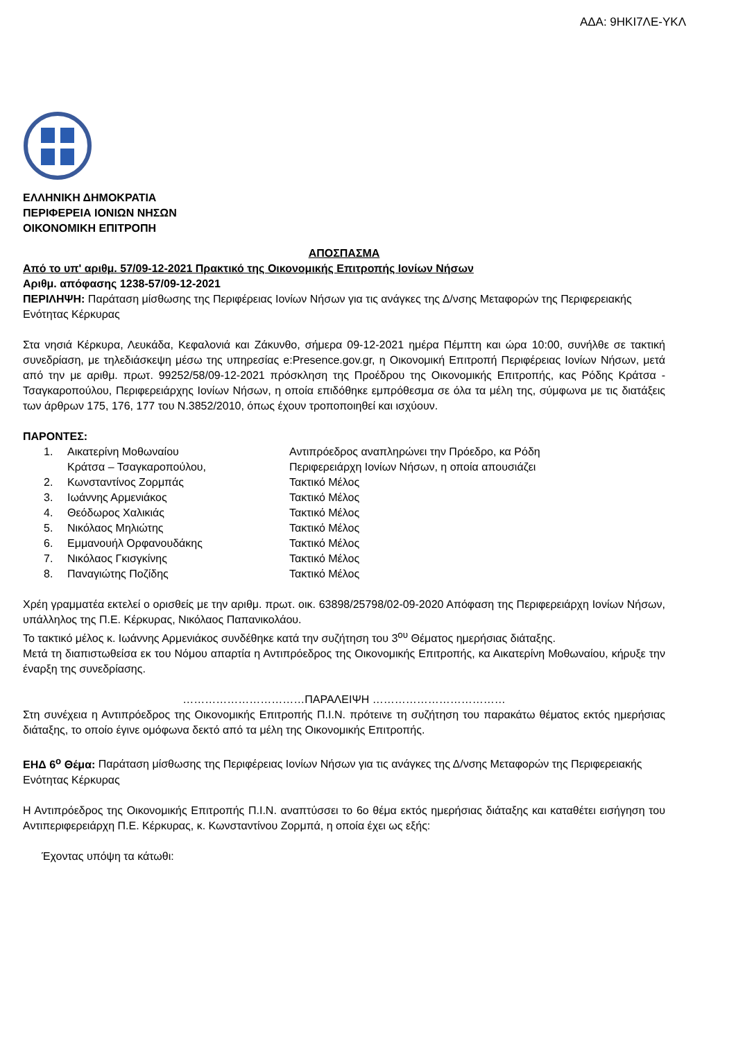ΑΔΑ: 9ΗΚΙ7ΛΕ-ΥΚΛ
ΕΛΛΗΝΙΚΗ ΔΗΜΟΚΡΑΤΙΑ
ΠΕΡΙΦΕΡΕΙΑ ΙΟΝΙΩΝ ΝΗΣΩΝ
ΟΙΚΟΝΟΜΙΚΗ ΕΠΙΤΡΟΠΗ
ΑΠΟΣΠΑΣΜΑ
Από το υπ' αριθμ. 57/09-12-2021 Πρακτικό της Οικονομικής Επιτροπής Ιονίων Νήσων
Αριθμ. απόφασης 1238-57/09-12-2021
ΠΕΡΙΛΗΨΗ: Παράταση μίσθωσης της Περιφέρειας Ιονίων Νήσων για τις ανάγκες της Δ/νσης Μεταφορών της Περιφερειακής Ενότητας Κέρκυρας
Στα νησιά Κέρκυρα, Λευκάδα, Κεφαλονιά και Ζάκυνθο, σήμερα 09-12-2021 ημέρα Πέμπτη και ώρα 10:00, συνήλθε σε τακτική συνεδρίαση, με τηλεδιάσκεψη μέσω της υπηρεσίας e:Presence.gov.gr, η Οικονομική Επιτροπή Περιφέρειας Ιονίων Νήσων, μετά από την με αριθμ. πρωτ. 99252/58/09-12-2021 πρόσκληση της Προέδρου της Οικονομικής Επιτροπής, κας Ρόδης Κράτσα - Τσαγκαροπούλου, Περιφερειάρχης Ιονίων Νήσων, η οποία επιδόθηκε εμπρόθεσμα σε όλα τα μέλη της, σύμφωνα με τις διατάξεις των άρθρων 175, 176, 177 του Ν.3852/2010, όπως έχουν τροποποιηθεί και ισχύουν.
ΠΑΡΟΝΤΕΣ:
| 1. | Αικατερίνη Μοθωναίου Κράτσα – Τσαγκαροπούλου, | Αντιπρόεδρος αναπληρώνει την Πρόεδρο, κα Ρόδη Περιφερειάρχη Ιονίων Νήσων, η οποία απουσιάζει |
| 2. | Κωνσταντίνος Ζορμπάς | Τακτικό Μέλος |
| 3. | Ιωάννης Αρμενιάκος | Τακτικό Μέλος |
| 4. | Θεόδωρος Χαλικιάς | Τακτικό Μέλος |
| 5. | Νικόλαος Μηλιώτης | Τακτικό Μέλος |
| 6. | Εμμανουήλ Ορφανουδάκης | Τακτικό Μέλος |
| 7. | Νικόλαος Γκισγκίνης | Τακτικό Μέλος |
| 8. | Παναγιώτης Ποζίδης | Τακτικό Μέλος |
Χρέη γραμματέα εκτελεί ο ορισθείς με την αριθμ. πρωτ. οικ. 63898/25798/02-09-2020 Απόφαση της Περιφερειάρχη Ιονίων Νήσων, υπάλληλος της Π.Ε. Κέρκυρας, Νικόλαος Παπανικολάου.
Το τακτικό μέλος κ. Ιωάννης Αρμενιάκος συνδέθηκε κατά την συζήτηση του 3<sup>ου</sup> Θέματος ημερήσιας διάταξης.
Μετά τη διαπιστωθείσα εκ του Νόμου απαρτία η Αντιπρόεδρος της Οικονομικής Επιτροπής, κα Αικατερίνη Μοθωναίου, κήρυξε την έναρξη της συνεδρίασης.
……………………………ΠΑΡΑΛΕΙΨΗ ………………………………
Στη συνέχεια η Αντιπρόεδρος της Οικονομικής Επιτροπής Π.Ι.Ν. πρότεινε τη συζήτηση του παρακάτω θέματος εκτός ημερήσιας διάταξης, το οποίο έγινε ομόφωνα δεκτό από τα μέλη της Οικονομικής Επιτροπής.
ΕΗΔ 6<sup>ο</sup> Θέμα: Παράταση μίσθωσης της Περιφέρειας Ιονίων Νήσων για τις ανάγκες της Δ/νσης Μεταφορών της Περιφερειακής Ενότητας Κέρκυρας
Η Αντιπρόεδρος της Οικονομικής Επιτροπής Π.Ι.Ν. αναπτύσσει το 6ο θέμα εκτός ημερήσιας διάταξης και καταθέτει εισήγηση του Αντιπεριφερειάρχη Π.Ε. Κέρκυρας, κ. Κωνσταντίνου Ζορμπά, η οποία έχει ως εξής:
Έχοντας υπόψη τα κάτωθι: